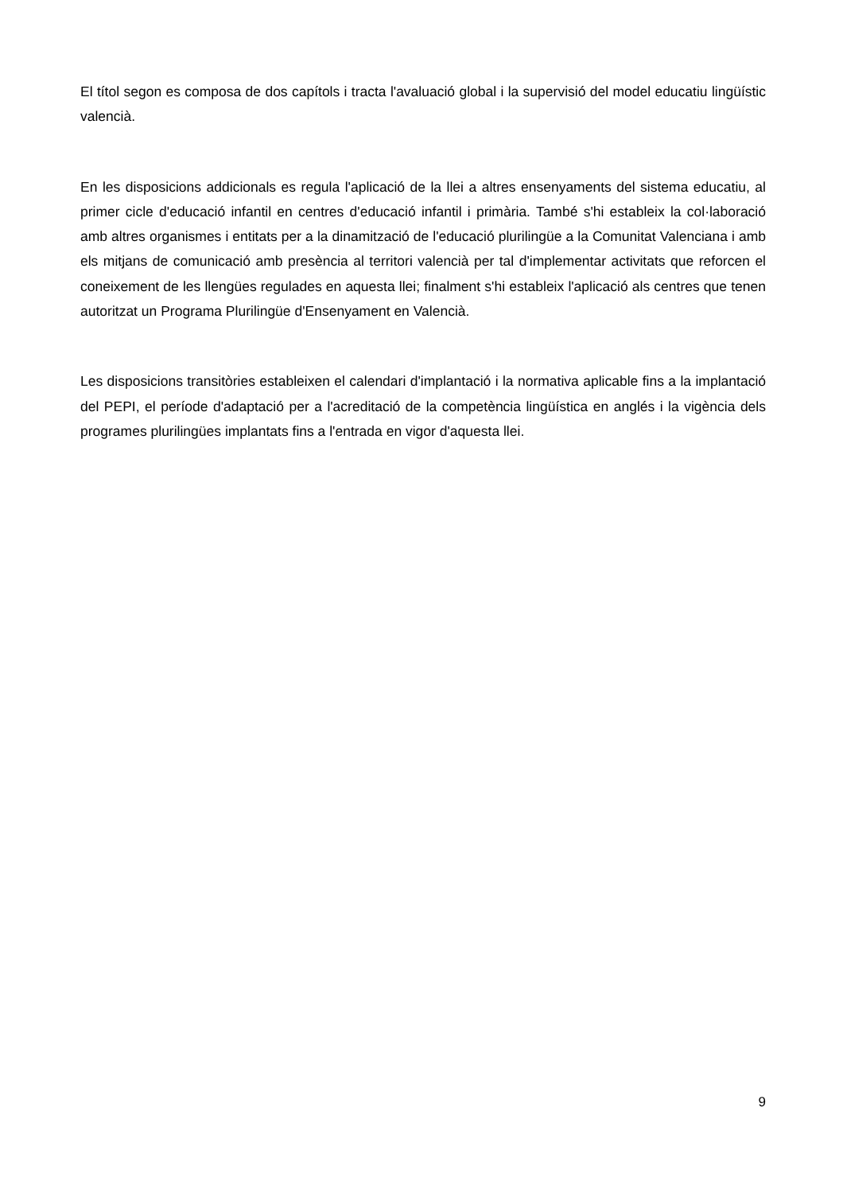El títol segon es composa de dos capítols i tracta l'avaluació global i la supervisió del model educatiu lingüístic valencià.
En les disposicions addicionals es regula l'aplicació de la llei a altres ensenyaments del sistema educatiu, al primer cicle d'educació infantil en centres d'educació infantil i primària. També s'hi estableix la col·laboració amb altres organismes i entitats per a la dinamització de l'educació plurilingüe a la Comunitat Valenciana i amb els mitjans de comunicació amb presència al territori valencià per tal d'implementar activitats que reforcen el coneixement de les llengües regulades en aquesta llei; finalment s'hi estableix l'aplicació als centres que tenen autoritzat un Programa Plurilingüe d'Ensenyament en Valencià.
Les disposicions transitòries estableixen el calendari d'implantació i la normativa aplicable fins a la implantació del PEPI, el període d'adaptació per a l'acreditació de la competència lingüística en anglés i la vigència dels programes plurilingües implantats fins a l'entrada en vigor d'aquesta llei.
9